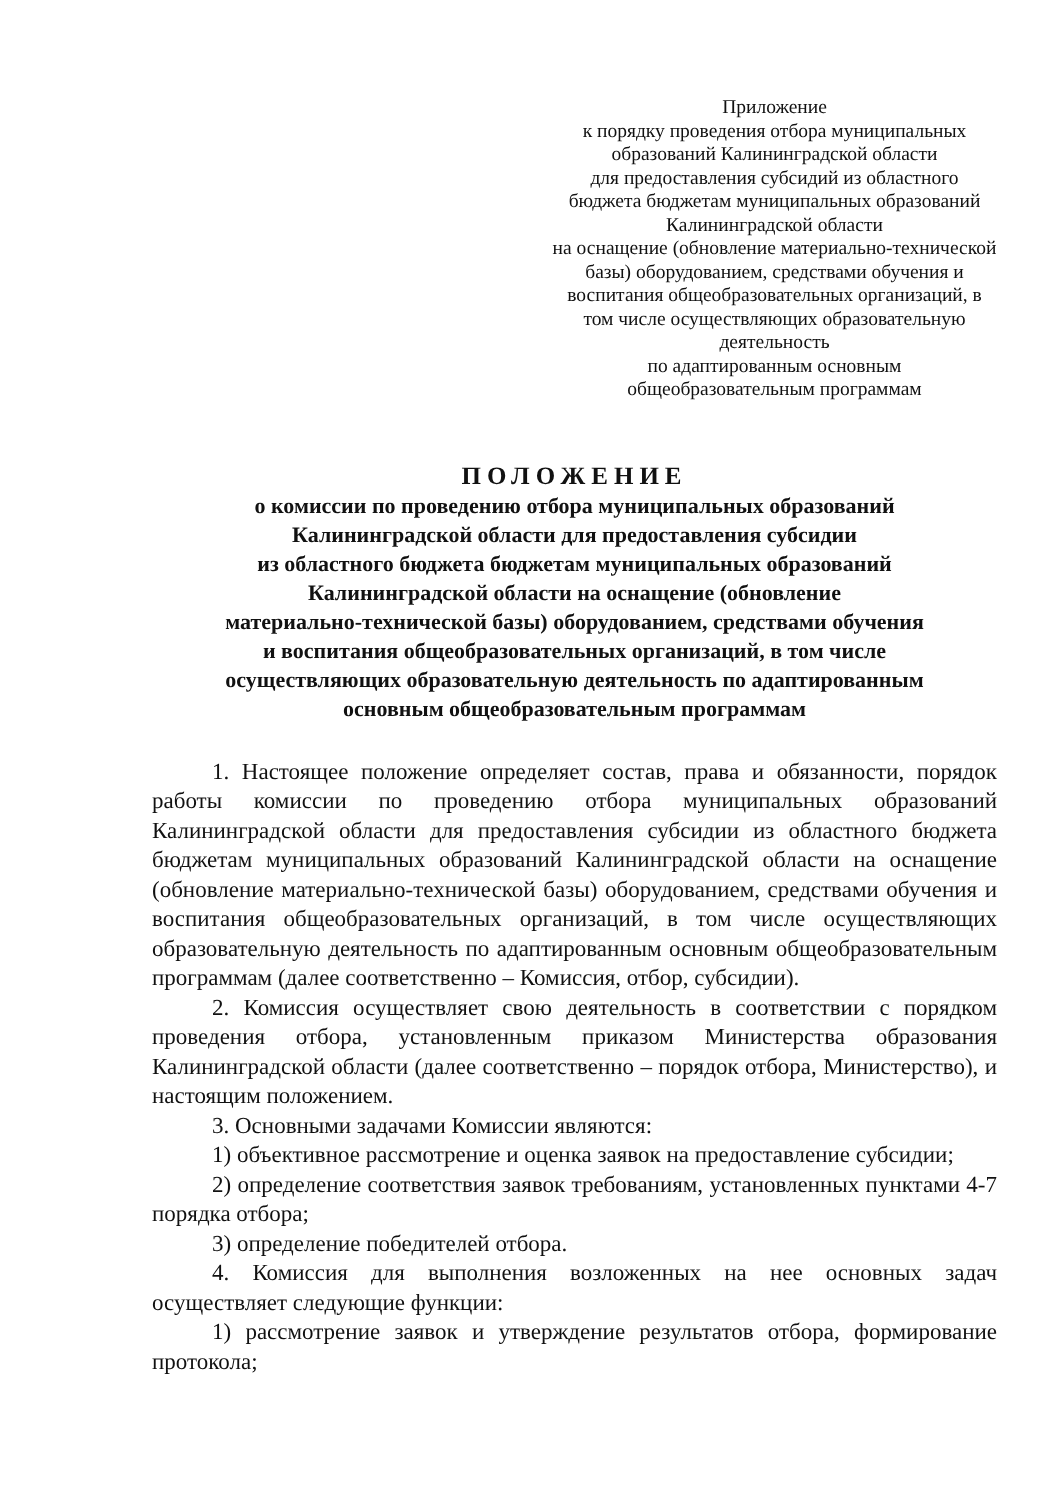Приложение
к порядку проведения отбора муниципальных образований Калининградской области
для предоставления субсидий из областного бюджета бюджетам муниципальных образований Калининградской области
на оснащение (обновление материально-технической базы) оборудованием, средствами обучения и воспитания общеобразовательных организаций, в том числе осуществляющих образовательную деятельность
по адаптированным основным общеобразовательным программам
ПОЛОЖЕНИЕ
о комиссии по проведению отбора муниципальных образований
Калининградской области для предоставления субсидии
из областного бюджета бюджетам муниципальных образований
Калининградской области на оснащение (обновление
материально-технической базы) оборудованием, средствами обучения
и воспитания общеобразовательных организаций, в том числе
осуществляющих образовательную деятельность по адаптированным
основным общеобразовательным программам
1. Настоящее положение определяет состав, права и обязанности, порядок работы комиссии по проведению отбора муниципальных образований Калининградской области для предоставления субсидии из областного бюджета бюджетам муниципальных образований Калининградской области на оснащение (обновление материально-технической базы) оборудованием, средствами обучения и воспитания общеобразовательных организаций, в том числе осуществляющих образовательную деятельность по адаптированным основным общеобразовательным программам (далее соответственно – Комиссия, отбор, субсидии).
2. Комиссия осуществляет свою деятельность в соответствии с порядком проведения отбора, установленным приказом Министерства образования Калининградской области (далее соответственно – порядок отбора, Министерство), и настоящим положением.
3. Основными задачами Комиссии являются:
1) объективное рассмотрение и оценка заявок на предоставление субсидии;
2) определение соответствия заявок требованиям, установленных пунктами 4-7 порядка отбора;
3) определение победителей отбора.
4. Комиссия для выполнения возложенных на нее основных задач осуществляет следующие функции:
1) рассмотрение заявок и утверждение результатов отбора, формирование протокола;